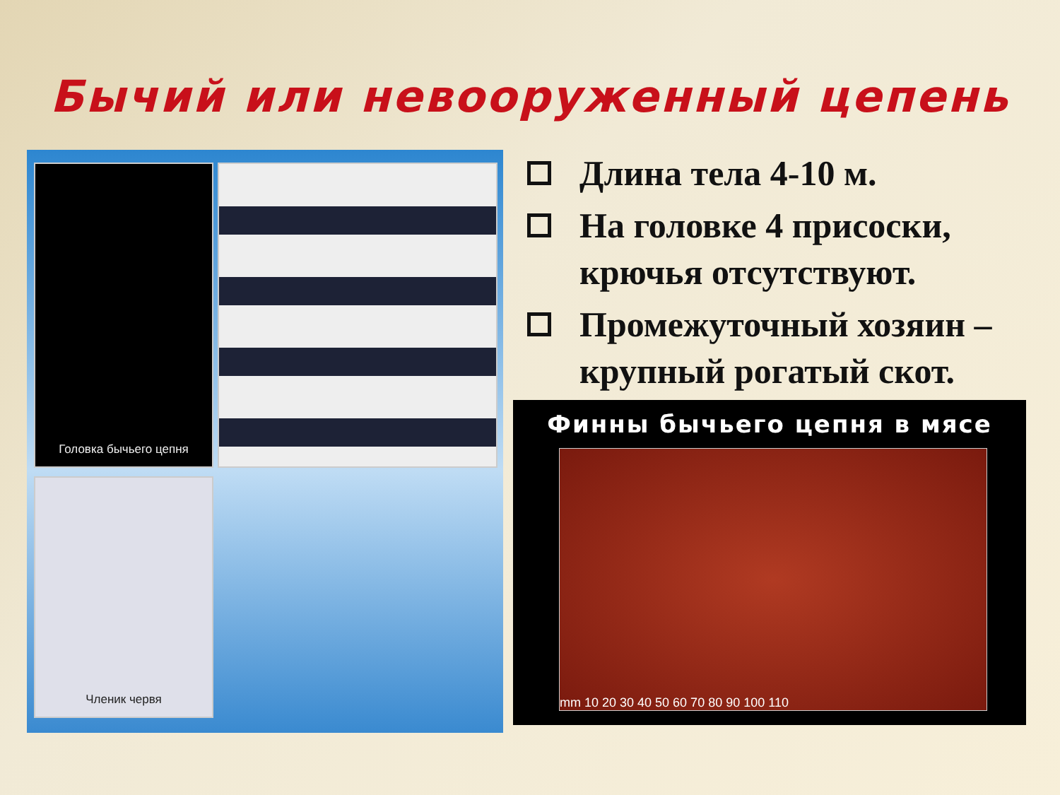Бычий или невооруженный цепень
Головка бычьего цепня
Членик червя
Длина тела 4-10 м.
На головке 4 присоски, крючья отсутствуют.
Промежуточный хозяин – крупный рогатый скот.
Финны бычьего цепня в мясе
mm 10 20 30 40 50 60 70 80 90 100 110